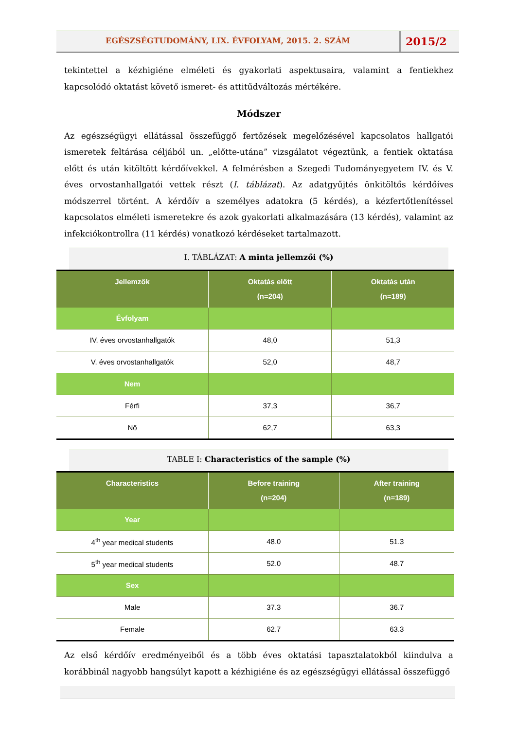EGÉSZSÉGTUDOMÁNY, LIX. ÉVFOLYAM, 2015. 2. SZÁM
2015/2
tekintettel a kézhigiéne elméleti és gyakorlati aspektusaira, valamint a fentiekhez kapcsolódó oktatást követő ismeret- és attitűdváltozás mértékére.
Módszer
Az egészségügyi ellátással összefüggő fertőzések megelőzésével kapcsolatos hallgatói ismeretek feltárása céljából un. „előtte-utána” vizsgálatot végeztünk, a fentiek oktatása előtt és után kitöltött kérdőívekkel. A felmérésben a Szegedi Tudományegyetem IV. és V. éves orvostanhallgatói vettek részt (I. táblázat). Az adatgyűjtés önkitöltős kérdőíves módszerrel történt. A kérdőív a személyes adatokra (5 kérdés), a kézfertőtlenítéssel kapcsolatos elméleti ismeretekre és azok gyakorlati alkalmazására (13 kérdés), valamint az infekciókontrollra (11 kérdés) vonatkozó kérdéseket tartalmazott.
I. TÁBLÁZAT: A minta jellemzői (%)
| Jellemzők | Oktatás előtt (n=204) | Oktatás után (n=189) |
| --- | --- | --- |
| Évfolyam | | |
| IV. éves orvostanhallgatók | 48,0 | 51,3 |
| V. éves orvostanhallgatók | 52,0 | 48,7 |
| Nem | | |
| Férfi | 37,3 | 36,7 |
| Nő | 62,7 | 63,3 |
TABLE I: Characteristics of the sample (%)
| Characteristics | Before training (n=204) | After training (n=189) |
| --- | --- | --- |
| Year | | |
| 4<sup>th</sup> year medical students | 48.0 | 51.3 |
| 5<sup>th</sup> year medical students | 52.0 | 48.7 |
| Sex | | |
| Male | 37.3 | 36.7 |
| Female | 62.7 | 63.3 |
Az első kérdőív eredményeiből és a több éves oktatási tapasztalatokból kiindulva a korábbinál nagyobb hangsúlyt kapott a kézhigiéne és az egészségügyi ellátással összefüggő